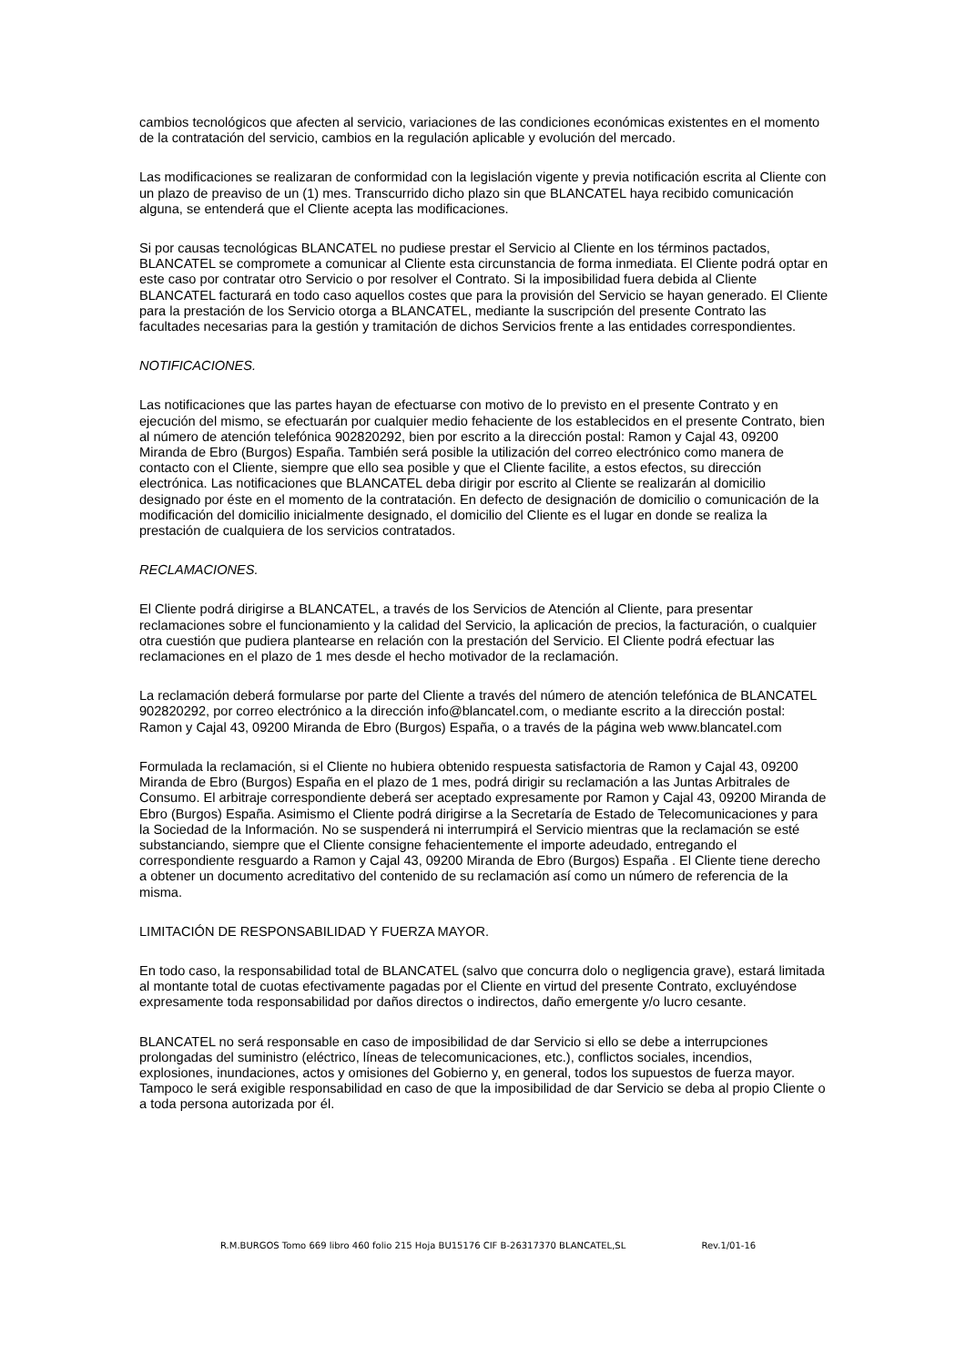cambios tecnológicos que afecten al servicio, variaciones de las condiciones económicas existentes en el momento de la contratación del servicio, cambios en la regulación aplicable y evolución del mercado.
Las modificaciones se realizaran de conformidad con la legislación vigente y previa notificación escrita al Cliente con un plazo de preaviso de un (1) mes. Transcurrido dicho plazo sin que BLANCATEL haya recibido comunicación alguna, se entenderá que el Cliente acepta las modificaciones.
Si por causas tecnológicas BLANCATEL no pudiese prestar el Servicio al Cliente en los términos pactados, BLANCATEL se compromete a comunicar al Cliente esta circunstancia de forma inmediata. El Cliente podrá optar en este caso por contratar otro Servicio o por resolver el Contrato. Si la imposibilidad fuera debida al Cliente BLANCATEL facturará en todo caso aquellos costes que para la provisión del Servicio se hayan generado. El Cliente para la prestación de los Servicio otorga a BLANCATEL, mediante la suscripción del presente Contrato las facultades necesarias para la gestión y tramitación de dichos Servicios frente a las entidades correspondientes.
NOTIFICACIONES.
Las notificaciones que las partes hayan de efectuarse con motivo de lo previsto en el presente Contrato y en ejecución del mismo, se efectuarán por cualquier medio fehaciente de los establecidos en el presente Contrato, bien al número de atención telefónica 902820292, bien por escrito a la dirección postal: Ramon y Cajal 43, 09200 Miranda de Ebro (Burgos) España. También será posible la utilización del correo electrónico como manera de contacto con el Cliente, siempre que ello sea posible y que el Cliente facilite, a estos efectos, su dirección electrónica. Las notificaciones que BLANCATEL deba dirigir por escrito al Cliente se realizarán al domicilio designado por éste en el momento de la contratación. En defecto de designación de domicilio o comunicación de la modificación del domicilio inicialmente designado, el domicilio del Cliente es el lugar en donde se realiza la prestación de cualquiera de los servicios contratados.
RECLAMACIONES.
El Cliente podrá dirigirse a BLANCATEL, a través de los Servicios de Atención al Cliente, para presentar reclamaciones sobre el funcionamiento y la calidad del Servicio, la aplicación de precios, la facturación, o cualquier otra cuestión que pudiera plantearse en relación con la prestación del Servicio. El Cliente podrá efectuar las reclamaciones en el plazo de 1 mes desde el hecho motivador de la reclamación.
La reclamación deberá formularse por parte del Cliente a través del número de atención telefónica de BLANCATEL 902820292, por correo electrónico a la dirección info@blancatel.com, o mediante escrito a la dirección postal: Ramon y Cajal 43, 09200 Miranda de Ebro (Burgos) España, o a través de la página web www.blancatel.com
Formulada la reclamación, si el Cliente no hubiera obtenido respuesta satisfactoria de Ramon y Cajal 43, 09200 Miranda de Ebro (Burgos) España en el plazo de 1 mes, podrá dirigir su reclamación a las Juntas Arbitrales de Consumo. El arbitraje correspondiente deberá ser aceptado expresamente por Ramon y Cajal 43, 09200 Miranda de Ebro (Burgos) España. Asimismo el Cliente podrá dirigirse a la Secretaría de Estado de Telecomunicaciones y para la Sociedad de la Información. No se suspenderá ni interrumpirá el Servicio mientras que la reclamación se esté substanciando, siempre que el Cliente consigne fehacientemente el importe adeudado, entregando el correspondiente resguardo a Ramon y Cajal 43, 09200 Miranda de Ebro (Burgos) España . El Cliente tiene derecho a obtener un documento acreditativo del contenido de su reclamación así como un número de referencia de la misma.
LIMITACIÓN DE RESPONSABILIDAD Y FUERZA MAYOR.
En todo caso, la responsabilidad total de BLANCATEL (salvo que concurra dolo o negligencia grave), estará limitada al montante total de cuotas efectivamente pagadas por el Cliente en virtud del presente Contrato, excluyéndose expresamente toda responsabilidad por daños directos o indirectos, daño emergente y/o lucro cesante.
BLANCATEL no será responsable en caso de imposibilidad de dar Servicio si ello se debe a interrupciones prolongadas del suministro (eléctrico, líneas de telecomunicaciones, etc.), conflictos sociales, incendios, explosiones, inundaciones, actos y omisiones del Gobierno y, en general, todos los supuestos de fuerza mayor. Tampoco le será exigible responsabilidad en caso de que la imposibilidad de dar Servicio se deba al propio Cliente o a toda persona autorizada por él.
R.M.BURGOS Tomo 669 libro 460 folio 215 Hoja BU15176 CIF B-26317370 BLANCATEL,SL Rev.1/01-16